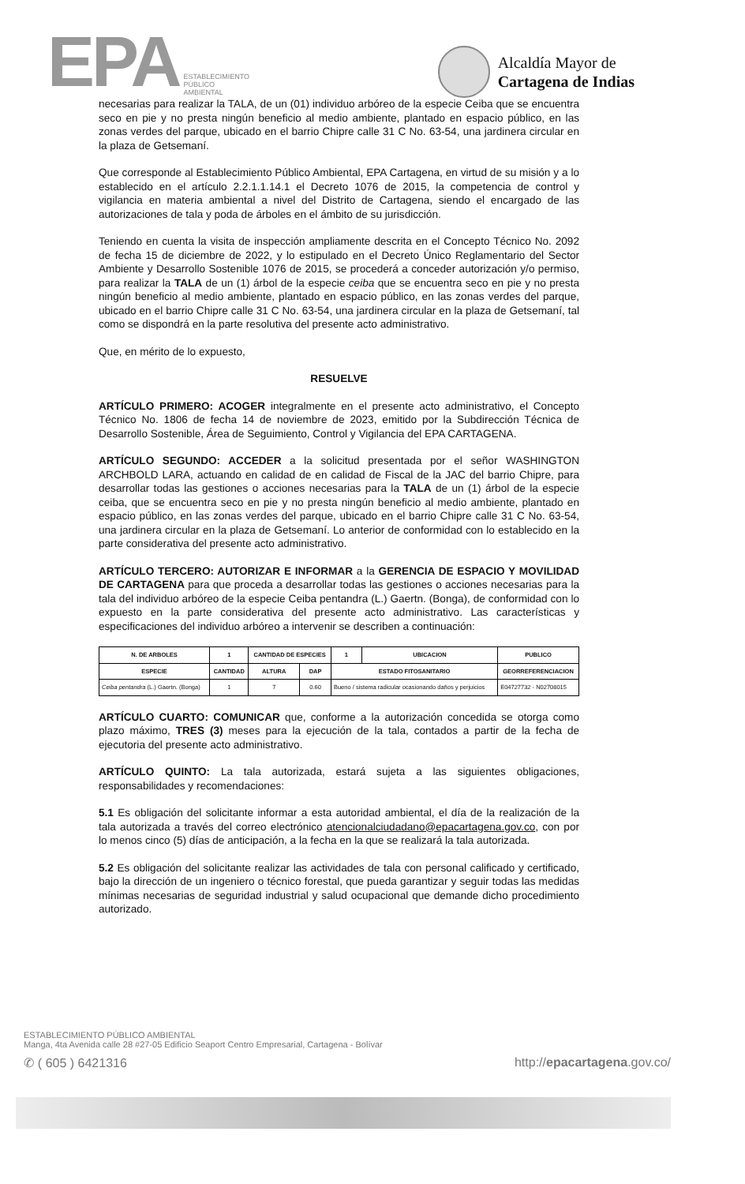EPA
ESTABLECIMIENTO
PÚBLICO
AMBIENTAL
Alcaldía Mayor de
Cartagena de Indias
necesarias para realizar la TALA, de un (01) individuo arbóreo de la especie Ceiba que se encuentra seco en pie y no presta ningún beneficio al medio ambiente, plantado en espacio público, en las zonas verdes del parque, ubicado en el barrio Chipre calle 31 C No. 63-54, una jardinera circular en la plaza de Getsemaní.
Que corresponde al Establecimiento Público Ambiental, EPA Cartagena, en virtud de su misión y a lo establecido en el artículo 2.2.1.1.14.1 el Decreto 1076 de 2015, la competencia de control y vigilancia en materia ambiental a nivel del Distrito de Cartagena, siendo el encargado de las autorizaciones de tala y poda de árboles en el ámbito de su jurisdicción.
Teniendo en cuenta la visita de inspección ampliamente descrita en el Concepto Técnico No. 2092 de fecha 15 de diciembre de 2022, y lo estipulado en el Decreto Único Reglamentario del Sector Ambiente y Desarrollo Sostenible 1076 de 2015, se procederá a conceder autorización y/o permiso, para realizar la TALA de un (1) árbol de la especie ceiba que se encuentra seco en pie y no presta ningún beneficio al medio ambiente, plantado en espacio público, en las zonas verdes del parque, ubicado en el barrio Chipre calle 31 C No. 63-54, una jardinera circular en la plaza de Getsemaní, tal como se dispondrá en la parte resolutiva del presente acto administrativo.
Que, en mérito de lo expuesto,
RESUELVE
ARTÍCULO PRIMERO: ACOGER integralmente en el presente acto administrativo, el Concepto Técnico No. 1806 de fecha 14 de noviembre de 2023, emitido por la Subdirección Técnica de Desarrollo Sostenible, Área de Seguimiento, Control y Vigilancia del EPA CARTAGENA.
ARTÍCULO SEGUNDO: ACCEDER a la solicitud presentada por el señor WASHINGTON ARCHBOLD LARA, actuando en calidad de en calidad de Fiscal de la JAC del barrio Chipre, para desarrollar todas las gestiones o acciones necesarias para la TALA de un (1) árbol de la especie ceiba, que se encuentra seco en pie y no presta ningún beneficio al medio ambiente, plantado en espacio público, en las zonas verdes del parque, ubicado en el barrio Chipre calle 31 C No. 63-54, una jardinera circular en la plaza de Getsemaní. Lo anterior de conformidad con lo establecido en la parte considerativa del presente acto administrativo.
ARTÍCULO TERCERO: AUTORIZAR E INFORMAR a la GERENCIA DE ESPACIO Y MOVILIDAD DE CARTAGENA para que proceda a desarrollar todas las gestiones o acciones necesarias para la tala del individuo arbóreo de la especie Ceiba pentandra (L.) Gaertn. (Bonga), de conformidad con lo expuesto en la parte considerativa del presente acto administrativo. Las características y especificaciones del individuo arbóreo a intervenir se describen a continuación:
| N. DE ARBOLES | 1 | CANTIDAD DE ESPECIES | | 1 | UBICACION | PUBLICO |
| --- | --- | --- | --- | --- | --- | --- |
| ESPECIE | CANTIDAD | ALTURA | DAP | ESTADO FITOSANITARIO | | GEORREFERENCIACION |
| Ceiba pentandra (L.) Gaertn. (Bonga) | 1 | 7 | 0.60 | Bueno / sistema radicular ocasionando daños y perjuicios | | E04727732 - N02708015 |
ARTÍCULO CUARTO: COMUNICAR que, conforme a la autorización concedida se otorga como plazo máximo, TRES (3) meses para la ejecución de la tala, contados a partir de la fecha de ejecutoria del presente acto administrativo.
ARTÍCULO QUINTO: La tala autorizada, estará sujeta a las siguientes obligaciones, responsabilidades y recomendaciones:
5.1 Es obligación del solicitante informar a esta autoridad ambiental, el día de la realización de la tala autorizada a través del correo electrónico atencionalciudadano@epacartagena.gov.co, con por lo menos cinco (5) días de anticipación, a la fecha en la que se realizará la tala autorizada.
5.2 Es obligación del solicitante realizar las actividades de tala con personal calificado y certificado, bajo la dirección de un ingeniero o técnico forestal, que pueda garantizar y seguir todas las medidas mínimas necesarias de seguridad industrial y salud ocupacional que demande dicho procedimiento autorizado.
ESTABLECIMIENTO PÚBLICO AMBIENTAL
Manga, 4ta Avenida calle 28 #27-05 Edificio Seaport Centro Empresarial, Cartagena - Bolívar
✆ ( 605 ) 6421316 http://epacartagena.gov.co/